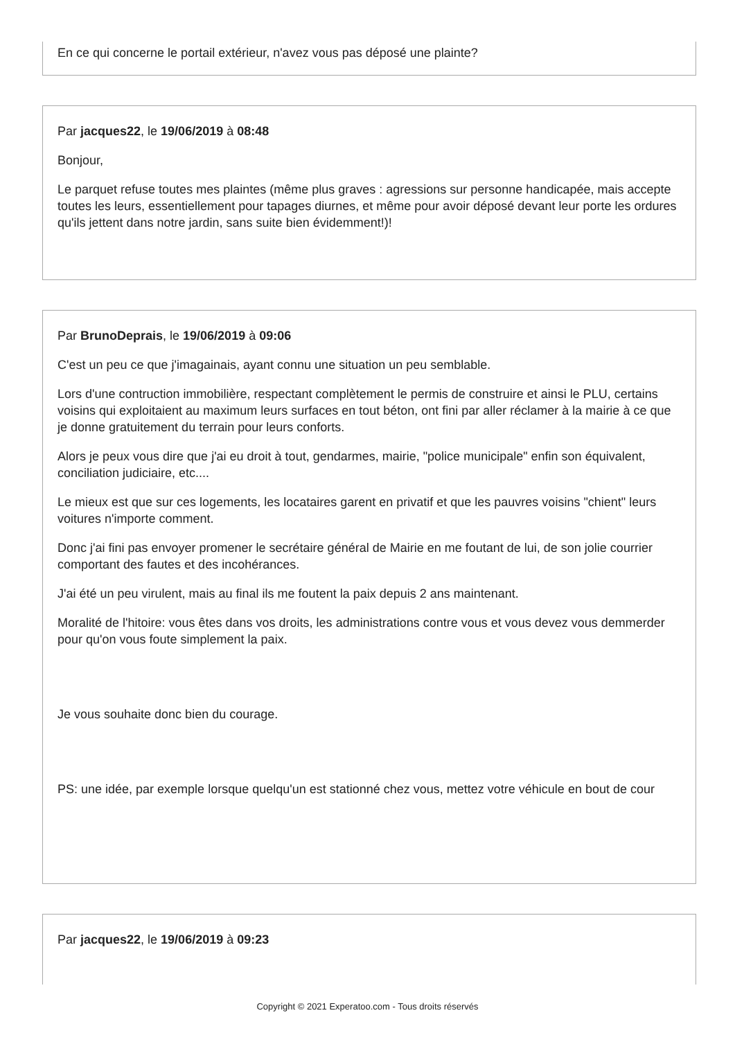En ce qui concerne le portail extérieur, n'avez vous pas déposé une plainte?
Par jacques22, le 19/06/2019 à 08:48
Bonjour,
Le parquet refuse toutes mes plaintes (même plus graves : agressions sur personne handicapée, mais accepte toutes les leurs, essentiellement pour tapages diurnes, et même pour avoir déposé devant leur porte les ordures qu'ils jettent dans notre jardin, sans suite bien évidemment!)!
Par BrunoDeprais, le 19/06/2019 à 09:06
C'est un peu ce que j'imagainais, ayant connu une situation un peu semblable.
Lors d'une contruction immobilière, respectant complètement le permis de construire et ainsi le PLU, certains voisins qui exploitaient au maximum leurs surfaces en tout béton, ont fini par aller réclamer à la mairie à ce que je donne gratuitement du terrain pour leurs conforts.
Alors je peux vous dire que j'ai eu droit à tout, gendarmes, mairie, "police municipale" enfin son équivalent, conciliation judiciaire, etc....
Le mieux est que sur ces logements, les locataires garent en privatif et que les pauvres voisins "chient" leurs voitures n'importe comment.
Donc j'ai fini pas envoyer promener le secrétaire général de Mairie en me foutant de lui, de son jolie courrier comportant des fautes et des incohérances.
J'ai été un peu virulent, mais au final ils me foutent la paix depuis 2 ans maintenant.
Moralité de l'hitoire: vous êtes dans vos droits, les administrations contre vous et vous devez vous demmerder pour qu'on vous foute simplement la paix.
Je vous souhaite donc bien du courage.
PS: une idée, par exemple lorsque quelqu'un est stationné chez vous, mettez votre véhicule en bout de cour
Par jacques22, le 19/06/2019 à 09:23
Copyright © 2021 Experatoo.com - Tous droits réservés